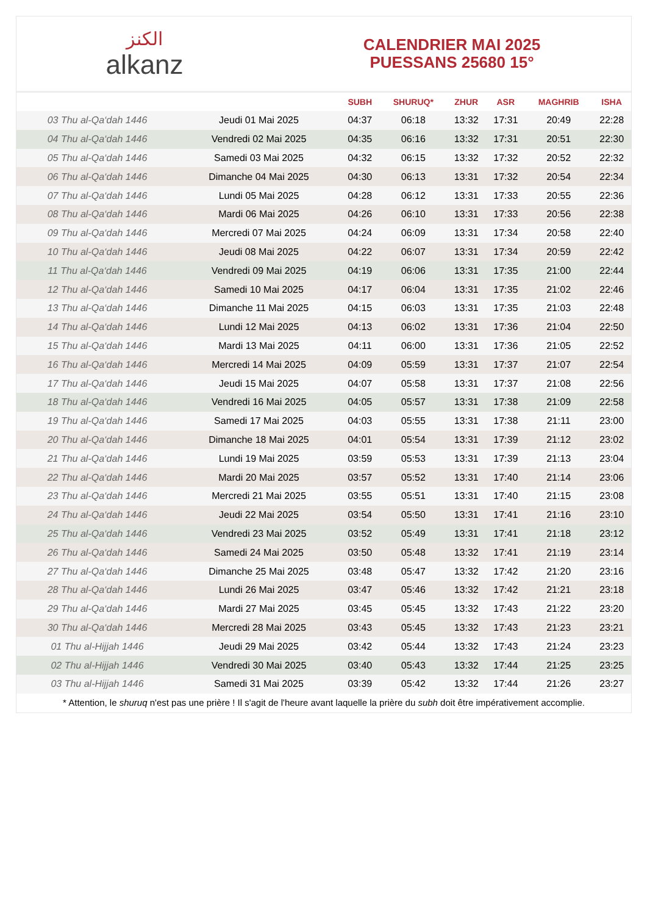الكنز
alkanz
CALENDRIER MAI 2025
PUESSANS 25680 15°
| | | SUBH | SHURUQ* | ZHUR | ASR | MAGHRIB | ISHA |
| --- | --- | --- | --- | --- | --- | --- | --- |
| 03 Thu al-Qa‘dah 1446 | Jeudi 01 Mai 2025 | 04:37 | 06:18 | 13:32 | 17:31 | 20:49 | 22:28 |
| 04 Thu al-Qa‘dah 1446 | Vendredi 02 Mai 2025 | 04:35 | 06:16 | 13:32 | 17:31 | 20:51 | 22:30 |
| 05 Thu al-Qa‘dah 1446 | Samedi 03 Mai 2025 | 04:32 | 06:15 | 13:32 | 17:32 | 20:52 | 22:32 |
| 06 Thu al-Qa‘dah 1446 | Dimanche 04 Mai 2025 | 04:30 | 06:13 | 13:31 | 17:32 | 20:54 | 22:34 |
| 07 Thu al-Qa‘dah 1446 | Lundi 05 Mai 2025 | 04:28 | 06:12 | 13:31 | 17:33 | 20:55 | 22:36 |
| 08 Thu al-Qa‘dah 1446 | Mardi 06 Mai 2025 | 04:26 | 06:10 | 13:31 | 17:33 | 20:56 | 22:38 |
| 09 Thu al-Qa‘dah 1446 | Mercredi 07 Mai 2025 | 04:24 | 06:09 | 13:31 | 17:34 | 20:58 | 22:40 |
| 10 Thu al-Qa‘dah 1446 | Jeudi 08 Mai 2025 | 04:22 | 06:07 | 13:31 | 17:34 | 20:59 | 22:42 |
| 11 Thu al-Qa‘dah 1446 | Vendredi 09 Mai 2025 | 04:19 | 06:06 | 13:31 | 17:35 | 21:00 | 22:44 |
| 12 Thu al-Qa‘dah 1446 | Samedi 10 Mai 2025 | 04:17 | 06:04 | 13:31 | 17:35 | 21:02 | 22:46 |
| 13 Thu al-Qa‘dah 1446 | Dimanche 11 Mai 2025 | 04:15 | 06:03 | 13:31 | 17:35 | 21:03 | 22:48 |
| 14 Thu al-Qa‘dah 1446 | Lundi 12 Mai 2025 | 04:13 | 06:02 | 13:31 | 17:36 | 21:04 | 22:50 |
| 15 Thu al-Qa‘dah 1446 | Mardi 13 Mai 2025 | 04:11 | 06:00 | 13:31 | 17:36 | 21:05 | 22:52 |
| 16 Thu al-Qa‘dah 1446 | Mercredi 14 Mai 2025 | 04:09 | 05:59 | 13:31 | 17:37 | 21:07 | 22:54 |
| 17 Thu al-Qa‘dah 1446 | Jeudi 15 Mai 2025 | 04:07 | 05:58 | 13:31 | 17:37 | 21:08 | 22:56 |
| 18 Thu al-Qa‘dah 1446 | Vendredi 16 Mai 2025 | 04:05 | 05:57 | 13:31 | 17:38 | 21:09 | 22:58 |
| 19 Thu al-Qa‘dah 1446 | Samedi 17 Mai 2025 | 04:03 | 05:55 | 13:31 | 17:38 | 21:11 | 23:00 |
| 20 Thu al-Qa‘dah 1446 | Dimanche 18 Mai 2025 | 04:01 | 05:54 | 13:31 | 17:39 | 21:12 | 23:02 |
| 21 Thu al-Qa‘dah 1446 | Lundi 19 Mai 2025 | 03:59 | 05:53 | 13:31 | 17:39 | 21:13 | 23:04 |
| 22 Thu al-Qa‘dah 1446 | Mardi 20 Mai 2025 | 03:57 | 05:52 | 13:31 | 17:40 | 21:14 | 23:06 |
| 23 Thu al-Qa‘dah 1446 | Mercredi 21 Mai 2025 | 03:55 | 05:51 | 13:31 | 17:40 | 21:15 | 23:08 |
| 24 Thu al-Qa‘dah 1446 | Jeudi 22 Mai 2025 | 03:54 | 05:50 | 13:31 | 17:41 | 21:16 | 23:10 |
| 25 Thu al-Qa‘dah 1446 | Vendredi 23 Mai 2025 | 03:52 | 05:49 | 13:31 | 17:41 | 21:18 | 23:12 |
| 26 Thu al-Qa‘dah 1446 | Samedi 24 Mai 2025 | 03:50 | 05:48 | 13:32 | 17:41 | 21:19 | 23:14 |
| 27 Thu al-Qa‘dah 1446 | Dimanche 25 Mai 2025 | 03:48 | 05:47 | 13:32 | 17:42 | 21:20 | 23:16 |
| 28 Thu al-Qa‘dah 1446 | Lundi 26 Mai 2025 | 03:47 | 05:46 | 13:32 | 17:42 | 21:21 | 23:18 |
| 29 Thu al-Qa‘dah 1446 | Mardi 27 Mai 2025 | 03:45 | 05:45 | 13:32 | 17:43 | 21:22 | 23:20 |
| 30 Thu al-Qa‘dah 1446 | Mercredi 28 Mai 2025 | 03:43 | 05:45 | 13:32 | 17:43 | 21:23 | 23:21 |
| 01 Thu al-Hijjah 1446 | Jeudi 29 Mai 2025 | 03:42 | 05:44 | 13:32 | 17:43 | 21:24 | 23:23 |
| 02 Thu al-Hijjah 1446 | Vendredi 30 Mai 2025 | 03:40 | 05:43 | 13:32 | 17:44 | 21:25 | 23:25 |
| 03 Thu al-Hijjah 1446 | Samedi 31 Mai 2025 | 03:39 | 05:42 | 13:32 | 17:44 | 21:26 | 23:27 |
* Attention, le shuruq n'est pas une prière ! Il s'agit de l'heure avant laquelle la prière du subh doit être impérativement accomplie.